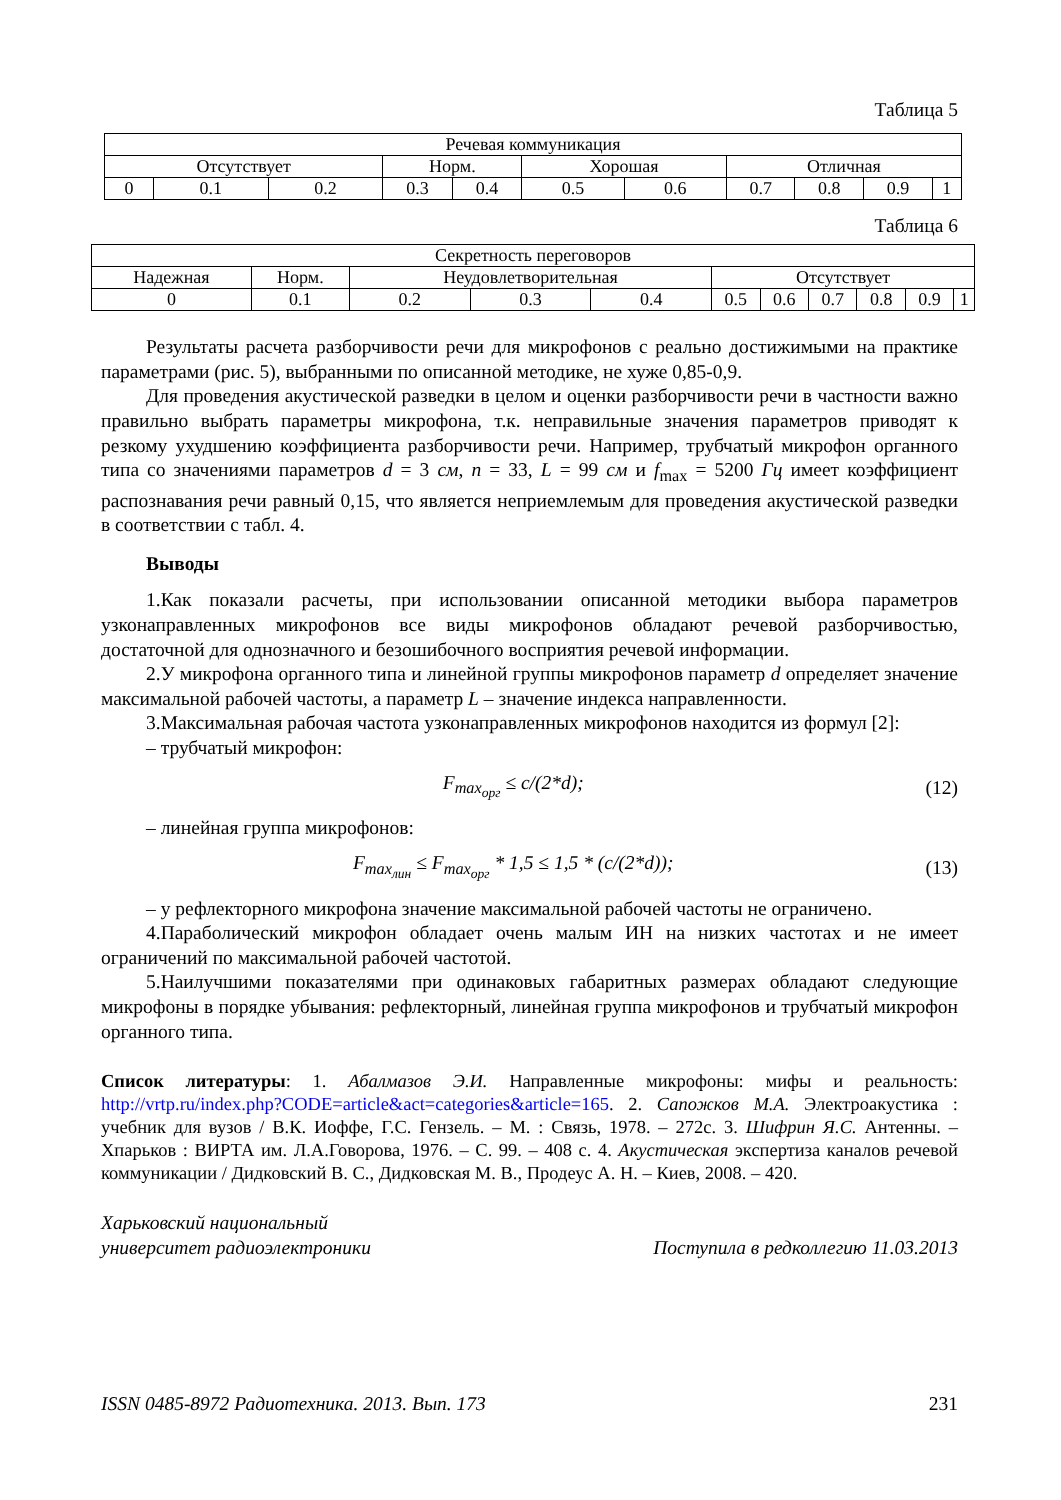Таблица 5
| Речевая коммуникация | | | | | | | | | | |
| Отсутствует | | | Норм. | | Хорошая | | Отличная | | | |
| 0 | 0.1 | 0.2 | 0.3 | 0.4 | 0.5 | 0.6 | 0.7 | 0.8 | 0.9 | 1 |
Таблица 6
| Секретность переговоров | | | | | | | | | | |
| Надежная | Норм. | Неудовлетворительная | | | Отсутствует | | | | | |
| 0 | 0.1 | 0.2 | 0.3 | 0.4 | 0.5 | 0.6 | 0.7 | 0.8 | 0.9 | 1 |
Результаты расчета разборчивости речи для микрофонов с реально достижимыми на практике параметрами (рис. 5), выбранными по описанной методике, не хуже 0,85-0,9.
Для проведения акустической разведки в целом и оценки разборчивости речи в частности важно правильно выбрать параметры микрофона, т.к. неправильные значения параметров приводят к резкому ухудшению коэффициента разборчивости речи. Например, трубчатый микрофон органного типа со значениями параметров d = 3 см, n = 33, L = 99 см и f<sub>max</sub> = 5200 Гц имеет коэффициент распознавания речи равный 0,15, что является неприемлемым для проведения акустической разведки в соответствии с табл. 4.
Выводы
1.Как показали расчеты, при использовании описанной методики выбора параметров узконаправленных микрофонов все виды микрофонов обладают речевой разборчивостью, достаточной для однозначного и безошибочного восприятия речевой информации.
2.У микрофона органного типа и линейной группы микрофонов параметр d определяет значение максимальной рабочей частоты, а параметр L – значение индекса направленности.
3.Максимальная рабочая частота узконаправленных микрофонов находится из формул [2]:
– трубчатый микрофон:
F<sub>max<sub>орг</sub></sub> ≤ c/(2*d); (12)
– линейная группа микрофонов:
F<sub>max<sub>лин</sub></sub> ≤ F<sub>max<sub>орг</sub></sub> * 1,5 ≤ 1,5 * (c/(2*d)); (13)
– у рефлекторного микрофона значение максимальной рабочей частоты не ограничено.
4.Параболический микрофон обладает очень малым ИН на низких частотах и не имеет ограничений по максимальной рабочей частотой.
5.Наилучшими показателями при одинаковых габаритных размерах обладают следующие микрофоны в порядке убывания: рефлекторный, линейная группа микрофонов и трубчатый микрофон органного типа.
Список литературы: 1. Абалмазов Э.И. Направленные микрофоны: мифы и реальность: http://vrtp.ru/index.php?CODE=article&act=categories&article=165. 2. Сапожков М.А. Электроакустика : учебник для вузов / В.К. Иоффе, Г.С. Гензель. – М. : Связь, 1978. – 272с. 3. Шифрин Я.С. Антенны. – Хпарьков : ВИРТА им. Л.А.Говорова, 1976. – С. 99. – 408 с. 4. Акустическая экспертиза каналов речевой коммуникации / Дидковский В. С., Дидковская М. В., Продеус А. Н. – Киев, 2008. – 420.
Харьковский национальный
университет радиоэлектроники
Поступила в редколлегию 11.03.2013
ISSN 0485-8972 Радиотехника. 2013. Вып. 173 231